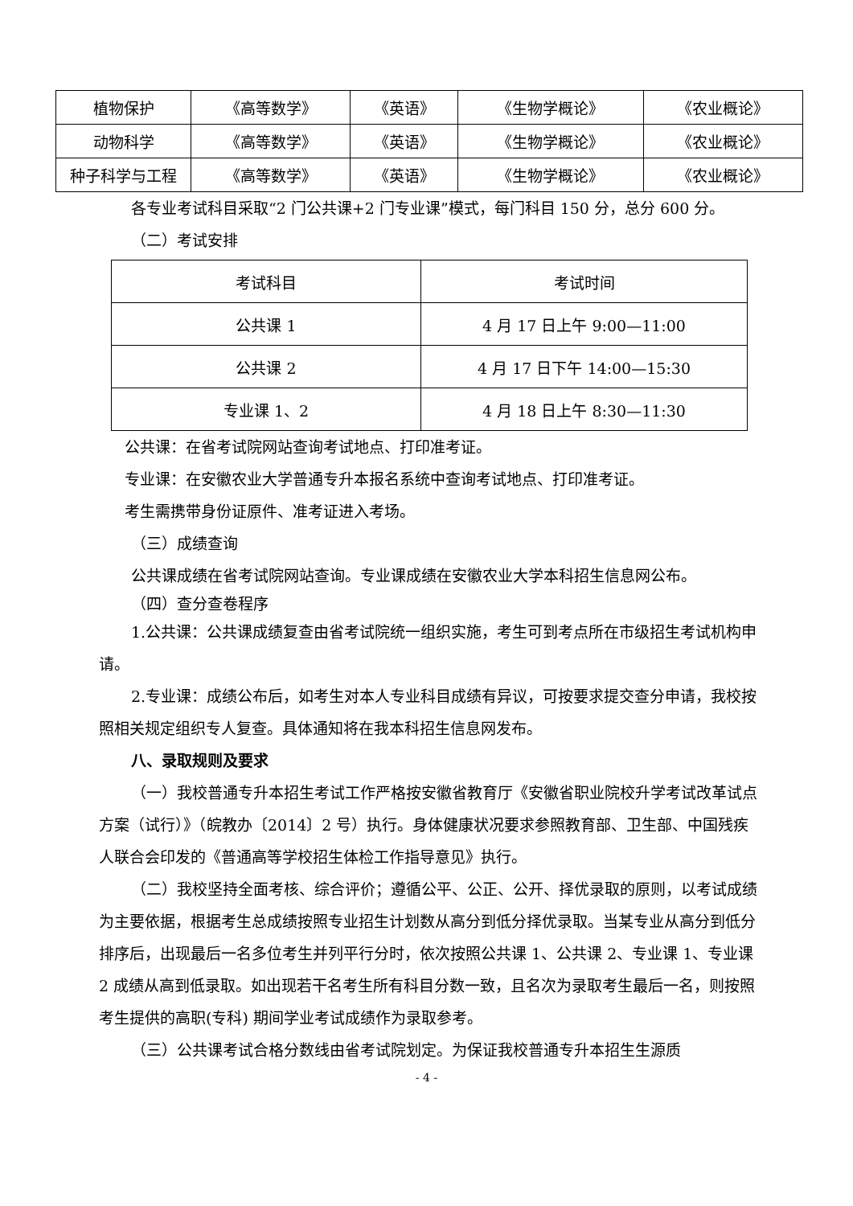| 植物保护 | 《高等数学》 | 《英语》 | 《生物学概论》 | 《农业概论》 |
| 动物科学 | 《高等数学》 | 《英语》 | 《生物学概论》 | 《农业概论》 |
| 种子科学与工程 | 《高等数学》 | 《英语》 | 《生物学概论》 | 《农业概论》 |
各专业考试科目采取“2 门公共课+2 门专业课”模式，每门科目 150 分，总分 600 分。
（二）考试安排
| 考试科目 | 考试时间 |
| 公共课 1 | 4 月 17 日上午 9:00—11:00 |
| 公共课 2 | 4 月 17 日下午 14:00—15:30 |
| 专业课 1、2 | 4 月 18 日上午 8:30—11:30 |
公共课：在省考试院网站查询考试地点、打印准考证。
专业课：在安徽农业大学普通专升本报名系统中查询考试地点、打印准考证。
考生需携带身份证原件、准考证进入考场。
（三）成绩查询
公共课成绩在省考试院网站查询。专业课成绩在安徽农业大学本科招生信息网公布。
（四）查分查卷程序
1.公共课：公共课成绩复查由省考试院统一组织实施，考生可到考点所在市级招生考试机构申请。
2.专业课：成绩公布后，如考生对本人专业科目成绩有异议，可按要求提交查分申请，我校按照相关规定组织专人复查。具体通知将在我本科招生信息网发布。
八、录取规则及要求
（一）我校普通专升本招生考试工作严格按安徽省教育厅《安徽省职业院校升学考试改革试点方案（试行）》（皖教办〔2014〕2 号）执行。身体健康状况要求参照教育部、卫生部、中国残疾人联合会印发的《普通高等学校招生体检工作指导意见》执行。
（二）我校坚持全面考核、综合评价；遵循公平、公正、公开、择优录取的原则，以考试成绩为主要依据，根据考生总成绩按照专业招生计划数从高分到低分择优录取。当某专业从高分到低分排序后，出现最后一名多位考生并列平行分时，依次按照公共课 1、公共课 2、专业课 1、专业课 2 成绩从高到低录取。如出现若干名考生所有科目分数一致，且名次为录取考生最后一名，则按照考生提供的高职(专科) 期间学业考试成绩作为录取参考。
（三）公共课考试合格分数线由省考试院划定。为保证我校普通专升本招生生源质
- 4 -